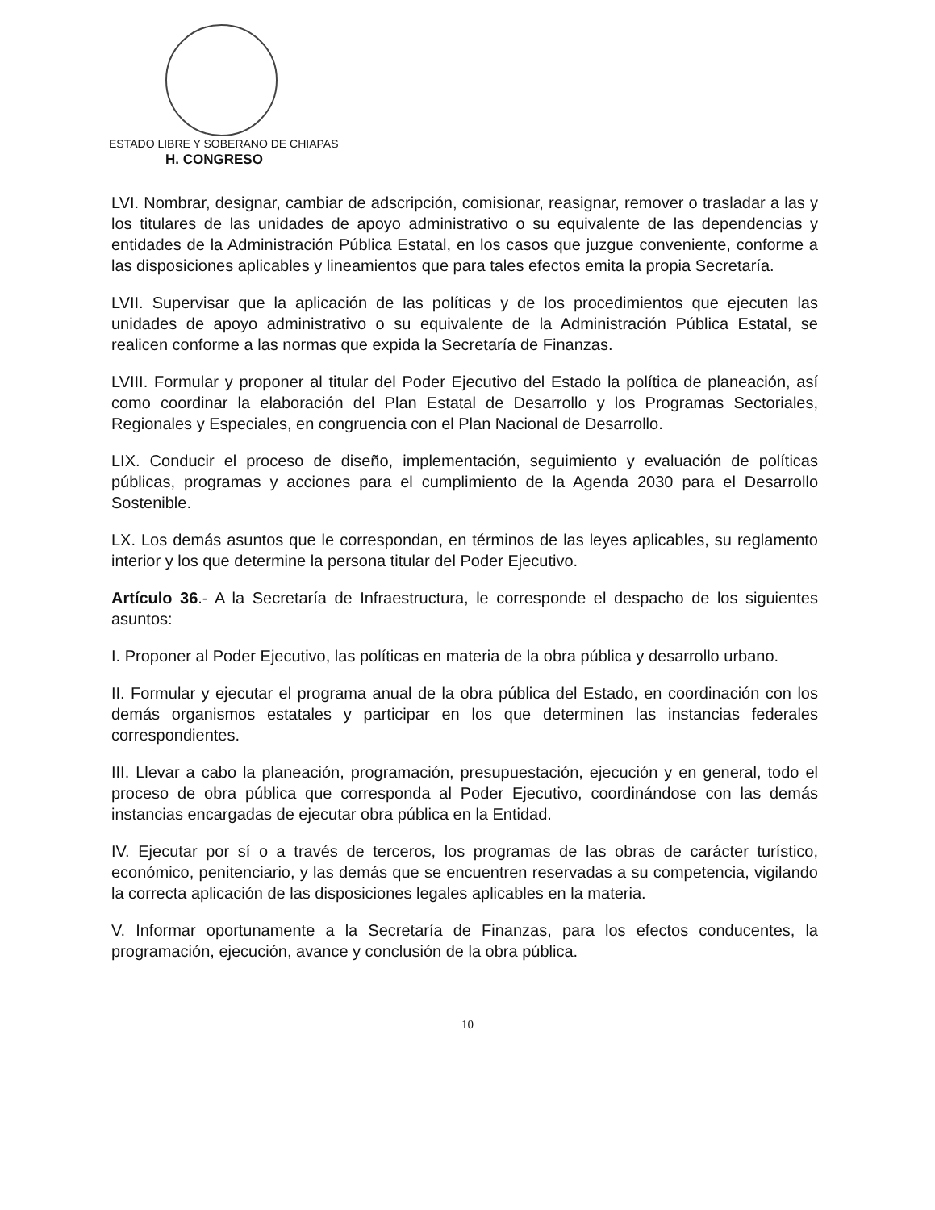ESTADO LIBRE Y SOBERANO DE CHIAPAS
H. CONGRESO
LVI. Nombrar, designar, cambiar de adscripción, comisionar, reasignar, remover o trasladar a las y los titulares de las unidades de apoyo administrativo o su equivalente de las dependencias y entidades de la Administración Pública Estatal, en los casos que juzgue conveniente, conforme a las disposiciones aplicables y lineamientos que para tales efectos emita la propia Secretaría.
LVII. Supervisar que la aplicación de las políticas y de los procedimientos que ejecuten las unidades de apoyo administrativo o su equivalente de la Administración Pública Estatal, se realicen conforme a las normas que expida la Secretaría de Finanzas.
LVIII. Formular y proponer al titular del Poder Ejecutivo del Estado la política de planeación, así como coordinar la elaboración del Plan Estatal de Desarrollo y los Programas Sectoriales, Regionales y Especiales, en congruencia con el Plan Nacional de Desarrollo.
LIX. Conducir el proceso de diseño, implementación, seguimiento y evaluación de políticas públicas, programas y acciones para el cumplimiento de la Agenda 2030 para el Desarrollo Sostenible.
LX. Los demás asuntos que le correspondan, en términos de las leyes aplicables, su reglamento interior y los que determine la persona titular del Poder Ejecutivo.
Artículo 36.- A la Secretaría de Infraestructura, le corresponde el despacho de los siguientes asuntos:
I. Proponer al Poder Ejecutivo, las políticas en materia de la obra pública y desarrollo urbano.
II. Formular y ejecutar el programa anual de la obra pública del Estado, en coordinación con los demás organismos estatales y participar en los que determinen las instancias federales correspondientes.
III. Llevar a cabo la planeación, programación, presupuestación, ejecución y en general, todo el proceso de obra pública que corresponda al Poder Ejecutivo, coordinándose con las demás instancias encargadas de ejecutar obra pública en la Entidad.
IV. Ejecutar por sí o a través de terceros, los programas de las obras de carácter turístico, económico, penitenciario, y las demás que se encuentren reservadas a su competencia, vigilando la correcta aplicación de las disposiciones legales aplicables en la materia.
V. Informar oportunamente a la Secretaría de Finanzas, para los efectos conducentes, la programación, ejecución, avance y conclusión de la obra pública.
10